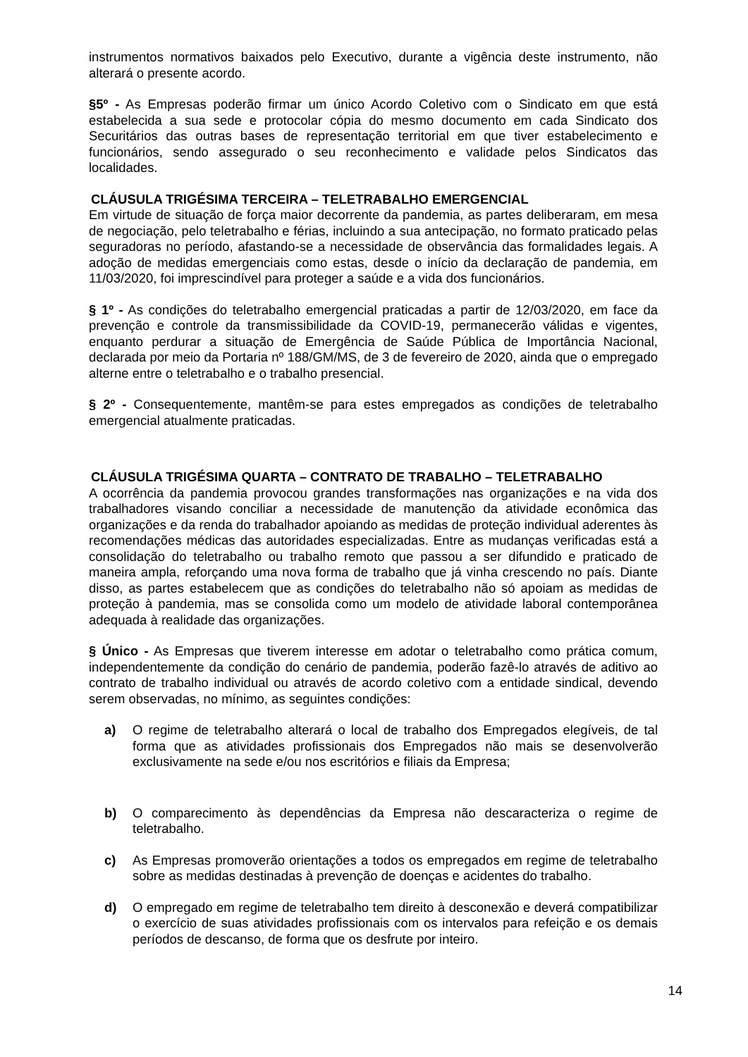instrumentos normativos baixados pelo Executivo, durante a vigência deste instrumento, não alterará o presente acordo.
§5º - As Empresas poderão firmar um único Acordo Coletivo com o Sindicato em que está estabelecida a sua sede e protocolar cópia do mesmo documento em cada Sindicato dos Securitários das outras bases de representação territorial em que tiver estabelecimento e funcionários, sendo assegurado o seu reconhecimento e validade pelos Sindicatos das localidades.
CLÁUSULA TRIGÉSIMA TERCEIRA – TELETRABALHO EMERGENCIAL
Em virtude de situação de força maior decorrente da pandemia, as partes deliberaram, em mesa de negociação, pelo teletrabalho e férias, incluindo a sua antecipação, no formato praticado pelas seguradoras no período, afastando-se a necessidade de observância das formalidades legais. A adoção de medidas emergenciais como estas, desde o início da declaração de pandemia, em 11/03/2020, foi imprescindível para proteger a saúde e a vida dos funcionários.
§ 1º - As condições do teletrabalho emergencial praticadas a partir de 12/03/2020, em face da prevenção e controle da transmissibilidade da COVID-19, permanecerão válidas e vigentes, enquanto perdurar a situação de Emergência de Saúde Pública de Importância Nacional, declarada por meio da Portaria nº 188/GM/MS, de 3 de fevereiro de 2020, ainda que o empregado alterne entre o teletrabalho e o trabalho presencial.
§ 2º - Consequentemente, mantêm-se para estes empregados as condições de teletrabalho emergencial atualmente praticadas.
CLÁUSULA TRIGÉSIMA QUARTA – CONTRATO DE TRABALHO – TELETRABALHO
A ocorrência da pandemia provocou grandes transformações nas organizações e na vida dos trabalhadores visando conciliar a necessidade de manutenção da atividade econômica das organizações e da renda do trabalhador apoiando as medidas de proteção individual aderentes às recomendações médicas das autoridades especializadas. Entre as mudanças verificadas está a consolidação do teletrabalho ou trabalho remoto que passou a ser difundido e praticado de maneira ampla, reforçando uma nova forma de trabalho que já vinha crescendo no país. Diante disso, as partes estabelecem que as condições do teletrabalho não só apoiam as medidas de proteção à pandemia, mas se consolida como um modelo de atividade laboral contemporânea adequada à realidade das organizações.
§ Único - As Empresas que tiverem interesse em adotar o teletrabalho como prática comum, independentemente da condição do cenário de pandemia, poderão fazê-lo através de aditivo ao contrato de trabalho individual ou através de acordo coletivo com a entidade sindical, devendo serem observadas, no mínimo, as seguintes condições:
a) O regime de teletrabalho alterará o local de trabalho dos Empregados elegíveis, de tal forma que as atividades profissionais dos Empregados não mais se desenvolverão exclusivamente na sede e/ou nos escritórios e filiais da Empresa;
b) O comparecimento às dependências da Empresa não descaracteriza o regime de teletrabalho.
c) As Empresas promoverão orientações a todos os empregados em regime de teletrabalho sobre as medidas destinadas à prevenção de doenças e acidentes do trabalho.
d) O empregado em regime de teletrabalho tem direito à desconexão e deverá compatibilizar o exercício de suas atividades profissionais com os intervalos para refeição e os demais períodos de descanso, de forma que os desfrute por inteiro.
14